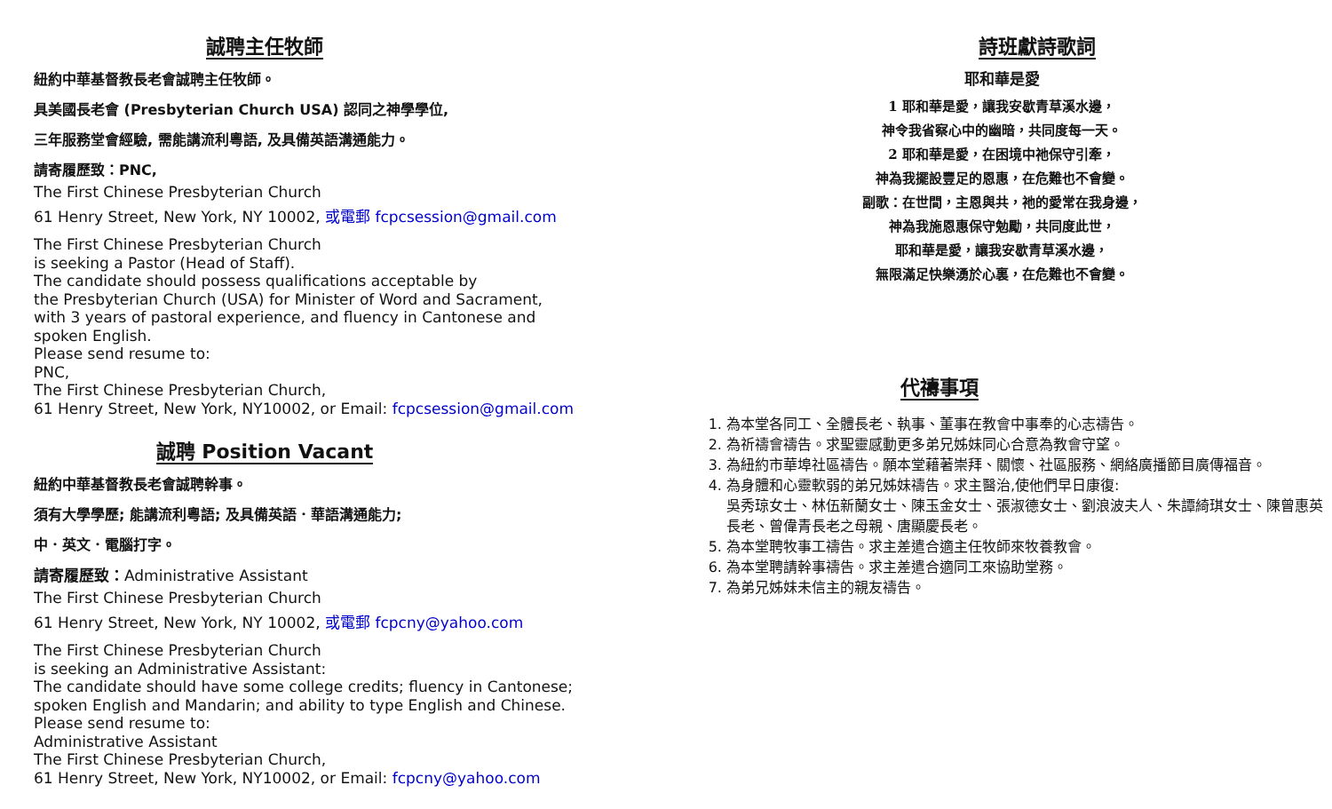誠聘主任牧師
紐約中華基督教長老會誠聘主任牧師。
具美國長老會 (Presbyterian Church USA) 認同之神學學位,
三年服務堂會經驗, 需能講流利粵語, 及具備英語溝通能力。
請寄履歷致：PNC,
The First Chinese Presbyterian Church
61 Henry Street, New York, NY 10002, 或電郵 fcpcsession@gmail.com
The First Chinese Presbyterian Church
is seeking a Pastor (Head of Staff).
The candidate should possess qualifications acceptable by
the Presbyterian Church (USA) for Minister of Word and Sacrament,
with 3 years of pastoral experience, and fluency in Cantonese and
spoken English.
Please send resume to:
PNC,
The First Chinese Presbyterian Church,
61 Henry Street, New York, NY10002, or Email: fcpcsession@gmail.com
誠聘 Position Vacant
紐約中華基督教長老會誠聘幹事。
須有大學學歷; 能講流利粵語; 及具備英語．華語溝通能力;
中．英文．電腦打字。
請寄履歷致：Administrative Assistant
The First Chinese Presbyterian Church
61 Henry Street, New York, NY 10002, 或電郵 fcpcny@yahoo.com
The First Chinese Presbyterian Church
is seeking an Administrative Assistant:
The candidate should have some college credits; fluency in Cantonese;
spoken English and Mandarin; and ability to type English and Chinese.
Please send resume to:
Administrative Assistant
The First Chinese Presbyterian Church,
61 Henry Street, New York, NY10002, or Email: fcpcny@yahoo.com
詩班獻詩歌詞
耶和華是愛
1 耶和華是愛，讓我安歇青草溪水邊，
神令我省察心中的幽暗，共同度每一天。
2 耶和華是愛，在困境中祂保守引牽，
神為我擺設豐足的恩惠，在危難也不會變。
副歌：在世間，主恩與共，祂的愛常在我身邊，
神為我施恩惠保守勉勵，共同度此世，
耶和華是愛，讓我安歇青草溪水邊，
無限滿足快樂湧於心裏，在危難也不會變。
代禱事項
1. 為本堂各同工、全體長老、執事、董事在教會中事奉的心志禱告。
2. 為祈禱會禱告。求聖靈感動更多弟兄姊妹同心合意為教會守望。
3. 為紐約市華埠社區禱告。願本堂藉著崇拜、關懷、社區服務、網絡廣播節目廣傳福音。
4. 為身體和心靈軟弱的弟兄姊妹禱告。求主醫治,使他們早日康復:
吳秀琼女士、林伍新蘭女士、陳玉金女士、張淑德女士、劉浪波夫人、朱譚綺琪女士、陳曾惠英長老、曾偉青長老之母親、唐顯慶長老。
5. 為本堂聘牧事工禱告。求主差遣合適主任牧師來牧養教會。
6. 為本堂聘請幹事禱告。求主差遣合適同工來協助堂務。
7. 為弟兄姊妹未信主的親友禱告。